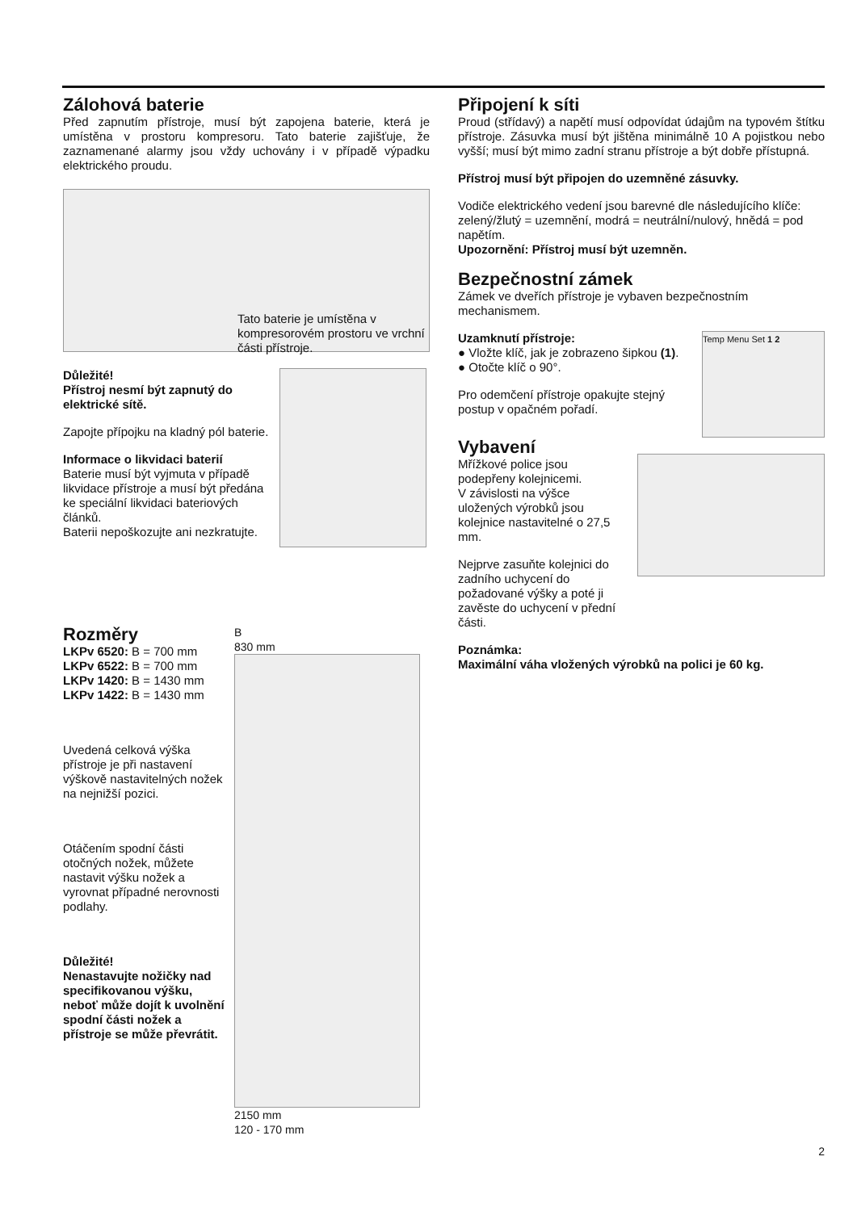Zálohová baterie
Před zapnutím přístroje, musí být zapojena baterie, která je umístěna v prostoru kompresoru. Tato baterie zajišťuje, že zaznamenané alarmy jsou vždy uchovány i v případě výpadku elektrického proudu.
Tato baterie je umístěna v kompresorovém prostoru ve vrchní části přístroje.
Důležité!
Přístroj nesmí být zapnutý do elektrické sítě.
Zapojte přípojku na kladný pól baterie.
Informace o likvidaci baterií
Baterie musí být vyjmuta v případě likvidace přístroje a musí být předána ke speciální likvidaci bateriových článků.
Baterii nepoškozujte ani nezkratujte.
Rozměry
LKPv 6520: B = 700 mm
LKPv 6522: B = 700 mm
LKPv 1420: B = 1430 mm
LKPv 1422: B = 1430 mm
Uvedená celková výška přístroje je při nastavení výškově nastavitelných nožek na nejnižší pozici.
Otáčením spodní části otočných nožek, můžete nastavit výšku nožek a vyrovnat případné nerovnosti podlahy.
Důležité!
Nenastavujte nožičky nad specifikovanou výšku, neboť může dojít k uvolnění spodní části nožek a přístroje se může převrátit.
B
830 mm
2150 mm
120 - 170 mm
Připojení k síti
Proud (střídavý) a napětí musí odpovídat údajům na typovém štítku přístroje. Zásuvka musí být jištěna minimálně 10 A pojistkou nebo vyšší; musí být mimo zadní stranu přístroje a být dobře přístupná.
Přístroj musí být připojen do uzemněné zásuvky.
Vodiče elektrického vedení jsou barevné dle následujícího klíče: zelený/žlutý = uzemnění, modrá = neutrální/nulový, hnědá = pod napětím.
Upozornění: Přístroj musí být uzemněn.
Bezpečnostní zámek
Zámek ve dveřích přístroje je vybaven bezpečnostním mechanismem.
Uzamknutí přístroje:
● Vložte klíč, jak je zobrazeno šipkou (1).
● Otočte klíč o 90°.
Pro odemčení přístroje opakujte stejný postup v opačném pořadí.
Temp Menu Set 1 2
Vybavení
Mřížkové police jsou podepřeny kolejnicemi.
V závislosti na výšce uložených výrobků jsou kolejnice nastavitelné o 27,5 mm.
Nejprve zasuňte kolejnici do zadního uchycení do požadované výšky a poté ji zavěste do uchycení v přední části.
Poznámka:
Maximální váha vložených výrobků na polici je 60 kg.
2